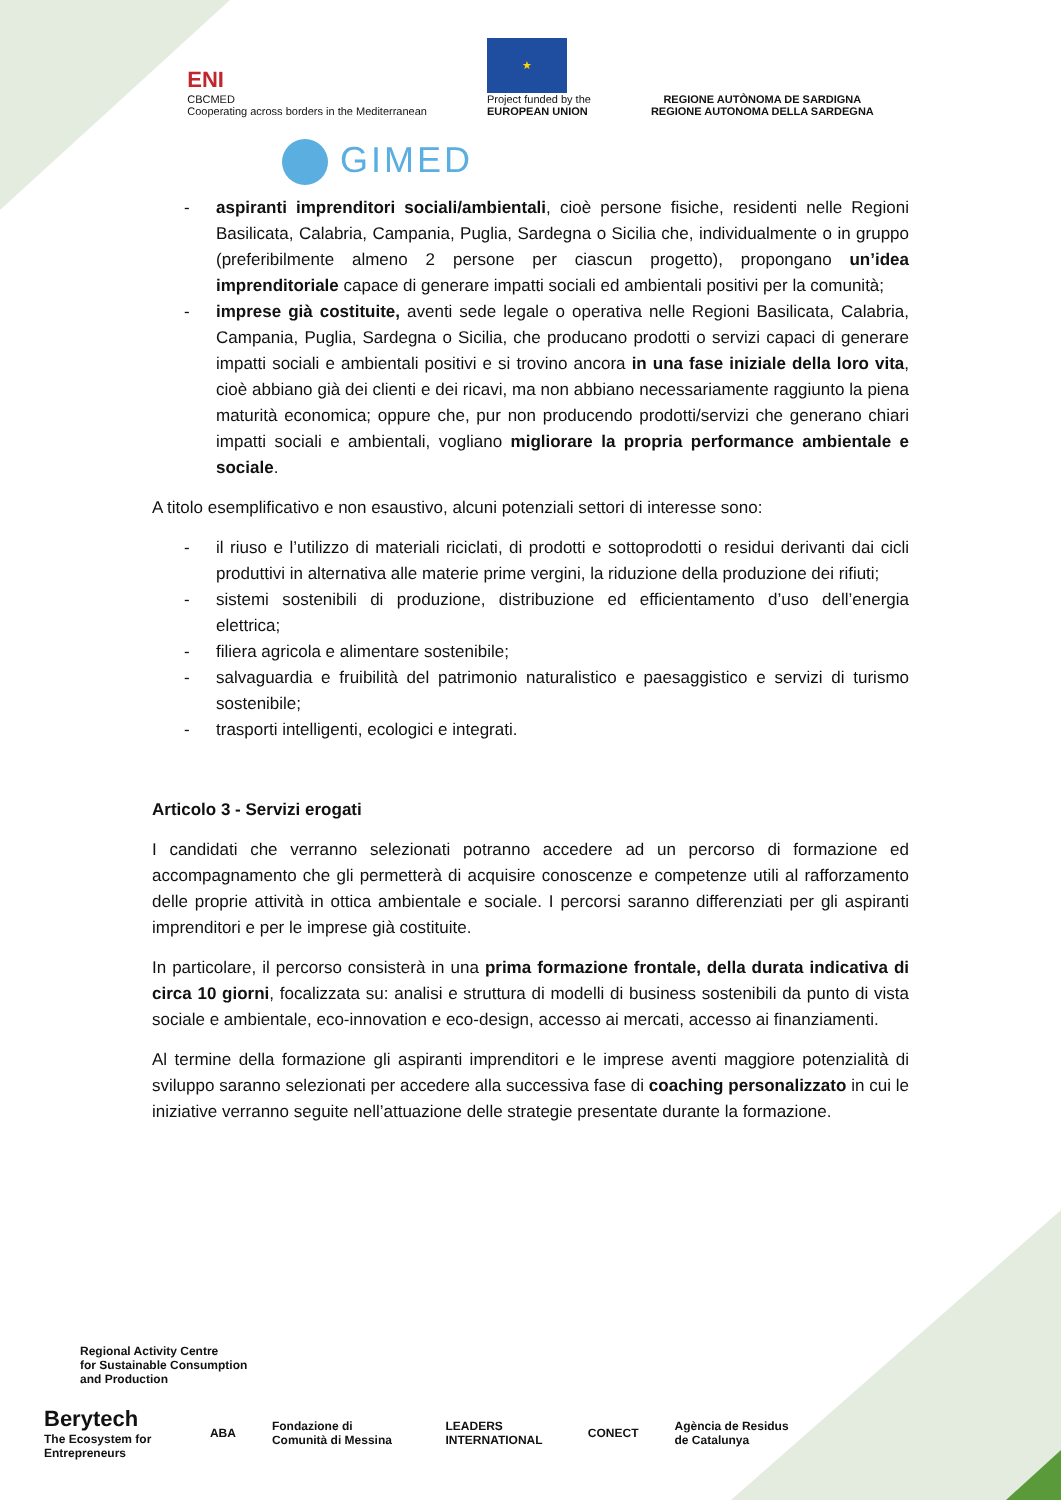ENI
CBCMED
Cooperating across borders in the Mediterranean
★
Project funded by the
EUROPEAN UNION
REGIONE AUTÒNOMA DE SARDIGNA
REGIONE AUTONOMA DELLA SARDEGNA
GIMED
- aspiranti imprenditori sociali/ambientali, cioè persone fisiche, residenti nelle Regioni Basilicata, Calabria, Campania, Puglia, Sardegna o Sicilia che, individualmente o in gruppo (preferibilmente almeno 2 persone per ciascun progetto), propongano un’idea imprenditoriale capace di generare impatti sociali ed ambientali positivi per la comunità;
- imprese già costituite, aventi sede legale o operativa nelle Regioni Basilicata, Calabria, Campania, Puglia, Sardegna o Sicilia, che producano prodotti o servizi capaci di generare impatti sociali e ambientali positivi e si trovino ancora in una fase iniziale della loro vita, cioè abbiano già dei clienti e dei ricavi, ma non abbiano necessariamente raggiunto la piena maturità economica; oppure che, pur non producendo prodotti/servizi che generano chiari impatti sociali e ambientali, vogliano migliorare la propria performance ambientale e sociale.
A titolo esemplificativo e non esaustivo, alcuni potenziali settori di interesse sono:
- il riuso e l’utilizzo di materiali riciclati, di prodotti e sottoprodotti o residui derivanti dai cicli produttivi in alternativa alle materie prime vergini, la riduzione della produzione dei rifiuti;
- sistemi sostenibili di produzione, distribuzione ed efficientamento d’uso dell’energia elettrica;
- filiera agricola e alimentare sostenibile;
- salvaguardia e fruibilità del patrimonio naturalistico e paesaggistico e servizi di turismo sostenibile;
- trasporti intelligenti, ecologici e integrati.
Articolo 3 - Servizi erogati
I candidati che verranno selezionati potranno accedere ad un percorso di formazione ed accompagnamento che gli permetterà di acquisire conoscenze e competenze utili al rafforzamento delle proprie attività in ottica ambientale e sociale. I percorsi saranno differenziati per gli aspiranti imprenditori e per le imprese già costituite.
In particolare, il percorso consisterà in una prima formazione frontale, della durata indicativa di circa 10 giorni, focalizzata su: analisi e struttura di modelli di business sostenibili da punto di vista sociale e ambientale, eco-innovation e eco-design, accesso ai mercati, accesso ai finanziamenti.
Al termine della formazione gli aspiranti imprenditori e le imprese aventi maggiore potenzialità di sviluppo saranno selezionati per accedere alla successiva fase di coaching personalizzato in cui le iniziative verranno seguite nell’attuazione delle strategie presentate durante la formazione.
Regional Activity Centre
for Sustainable Consumption
and Production
Berytech
The Ecosystem for Entrepreneurs
ABA
Fondazione di Comunità di Messina
LEADERS INTERNATIONAL CONECT
Agència de Residus de Catalunya